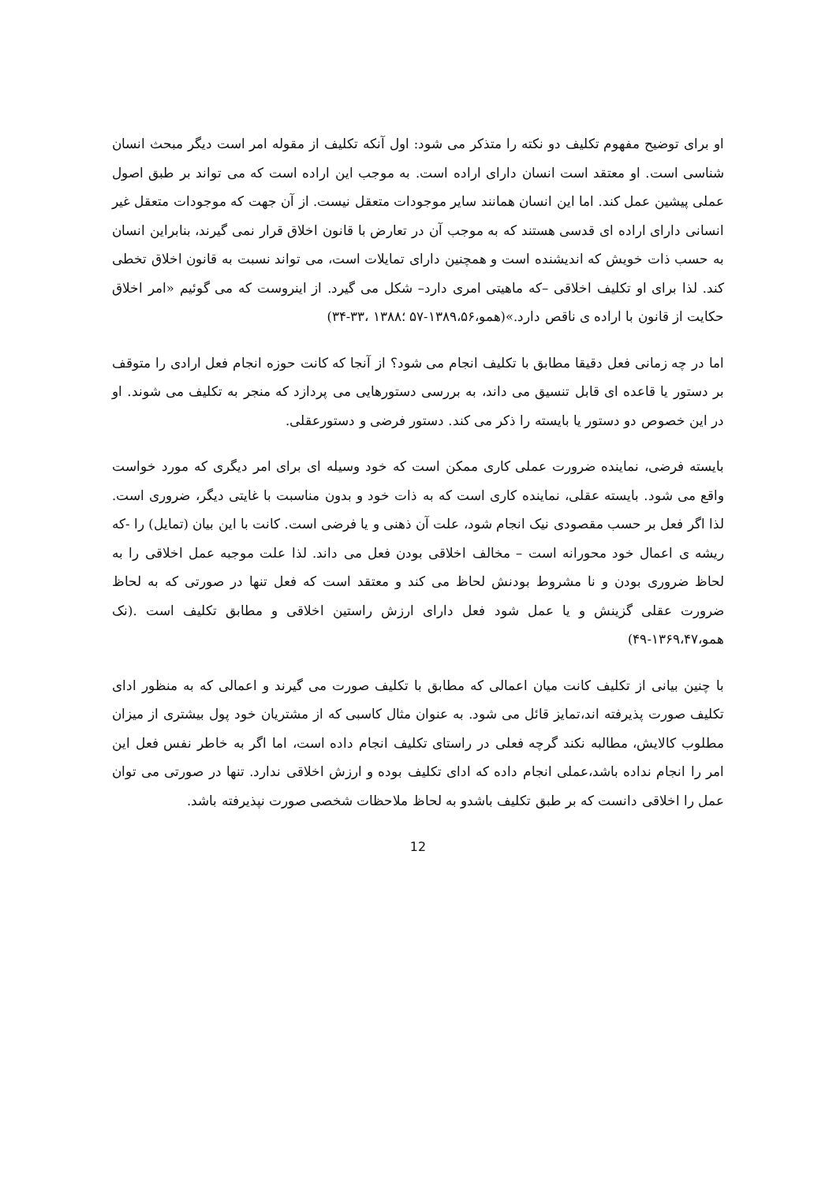او برای توضیح مفهوم تکلیف دو نکته را متذکر می شود: اول آنکه تکلیف از مقوله امر است دیگر مبحث انسان شناسی است. او معتقد است انسان دارای اراده است. به موجب این اراده است که می تواند بر طبق اصول عملی پیشین عمل کند. اما این انسان همانند سایر موجودات متعقل نیست. از آن جهت که موجودات متعقل غیر انسانی دارای اراده ای قدسی هستند که به موجب آن در تعارض با قانون اخلاق قرار نمی گیرند، بنابراین انسان به حسب ذات خویش که اندیشنده است و همچنین دارای تمایلات است، می تواند نسبت به قانون اخلاق تخطی کند. لذا برای او تکلیف اخلاقی –که ماهیتی امری دارد– شکل می گیرد. از اینروست که می گوئیم «امر اخلاق حکایت از قانون با اراده ی ناقص دارد.»(همو،۱۳۸۹،۵۶-۵۷ ؛۱۳۸۸ ،۳۳-۳۴)
اما در چه زمانی فعل دقیقا مطابق با تکلیف انجام می شود؟ از آنجا که کانت حوزه انجام فعل ارادی را متوقف بر دستور یا قاعده ای قابل تنسیق می داند، به بررسی دستورهایی می پردازد که منجر به تکلیف می شوند. او در این خصوص دو دستور یا بایسته را ذکر می کند. دستور فرضی و دستورعقلی.
بایسته فرضی، نماینده ضرورت عملی کاری ممکن است که خود وسیله ای برای امر دیگری که مورد خواست واقع می شود. بایسته عقلی، نماینده کاری است که به ذات خود و بدون مناسبت با غایتی دیگر، ضروری است. لذا اگر فعل بر حسب مقصودی نیک انجام شود، علت آن ذهنی و یا فرضی است. کانت با این بیان (تمایل) را -که ریشه ی اعمال خود محورانه است – مخالف اخلاقی بودن فعل می داند. لذا علت موجبه عمل اخلاقی را به لحاظ ضروری بودن و نا مشروط بودنش لحاظ می کند و معتقد است که فعل تنها در صورتی که به لحاظ ضرورت عقلی گزینش و یا عمل شود فعل دارای ارزش راستین اخلاقی و مطابق تکلیف است .(نک همو،۱۳۶۹،۴۷-۴۹)
با چنین بیانی از تکلیف کانت میان اعمالی که مطابق با تکلیف صورت می گیرند و اعمالی که به منظور ادای تکلیف صورت پذیرفته اند،تمایز قائل می شود. به عنوان مثال کاسبی که از مشتریان خود پول بیشتری از میزان مطلوب کالایش، مطالبه نکند گرچه فعلی در راستای تکلیف انجام داده است، اما اگر به خاطر نفس فعل این امر را انجام نداده باشد،عملی انجام داده که ادای تکلیف بوده و ارزش اخلاقی ندارد. تنها در صورتی می توان عمل را اخلاقی دانست که بر طبق تکلیف باشدو به لحاظ ملاحظات شخصی صورت نپذیرفته باشد.
12